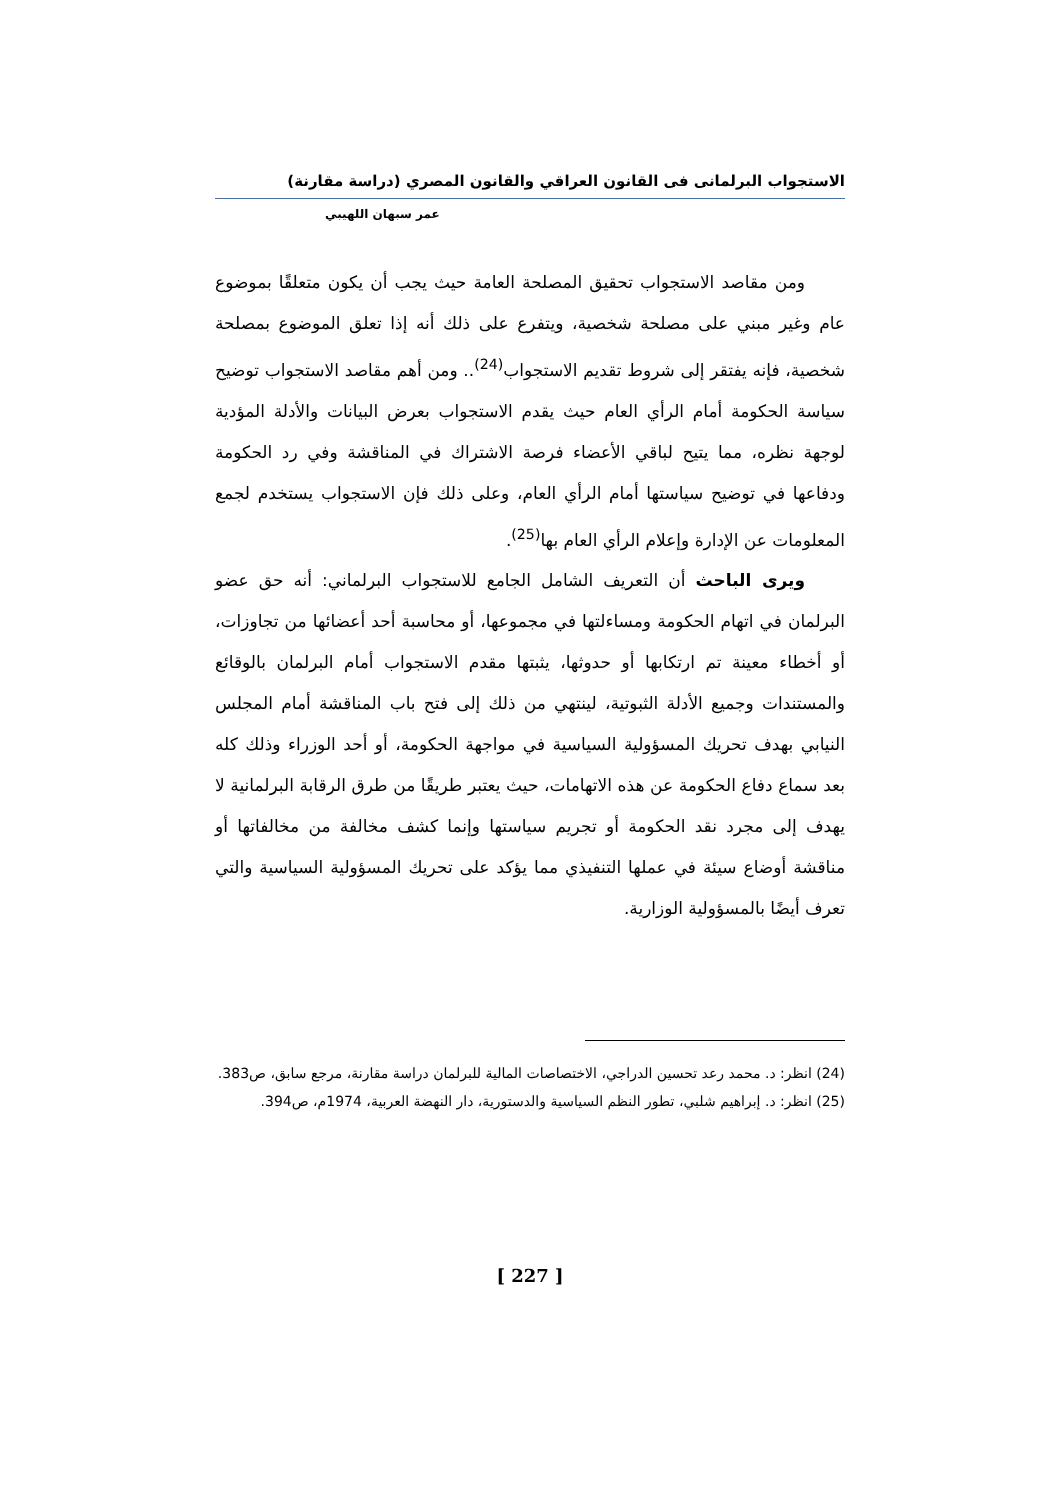الاستجواب البرلمانى فى القانون العراقي والقانون المصري (دراسة مقارنة)
عمر سبهان اللهيبي
ومن مقاصد الاستجواب تحقيق المصلحة العامة حيث يجب أن يكون متعلقًا بموضوع عام وغير مبني على مصلحة شخصية، ويتفرع على ذلك أنه إذا تعلق الموضوع بمصلحة شخصية، فإنه يفتقر إلى شروط تقديم الاستجواب<sup>(24)</sup>.. ومن أهم مقاصد الاستجواب توضيح سياسة الحكومة أمام الرأي العام حيث يقدم الاستجواب بعرض البيانات والأدلة المؤدية لوجهة نظره، مما يتيح لباقي الأعضاء فرصة الاشتراك في المناقشة وفي رد الحكومة ودفاعها في توضيح سياستها أمام الرأي العام، وعلى ذلك فإن الاستجواب يستخدم لجمع المعلومات عن الإدارة وإعلام الرأي العام بها<sup>(25)</sup>.
ويرى الباحث أن التعريف الشامل الجامع للاستجواب البرلماني: أنه حق عضو البرلمان في اتهام الحكومة ومساءلتها في مجموعها، أو محاسبة أحد أعضائها من تجاوزات، أو أخطاء معينة تم ارتكابها أو حدوثها، يثبتها مقدم الاستجواب أمام البرلمان بالوقائع والمستندات وجميع الأدلة الثبوتية، لينتهي من ذلك إلى فتح باب المناقشة أمام المجلس النيابي بهدف تحريك المسؤولية السياسية في مواجهة الحكومة، أو أحد الوزراء وذلك كله بعد سماع دفاع الحكومة عن هذه الاتهامات، حيث يعتبر طريقًا من طرق الرقابة البرلمانية لا يهدف إلى مجرد نقد الحكومة أو تجريم سياستها وإنما كشف مخالفة من مخالفاتها أو مناقشة أوضاع سيئة في عملها التنفيذي مما يؤكد على تحريك المسؤولية السياسية والتي تعرف أيضًا بالمسؤولية الوزارية.
(24) انظر: د. محمد رعد تحسين الدراجي، الاختصاصات المالية للبرلمان دراسة مقارنة، مرجع سابق، ص383.
(25) انظر: د. إبراهيم شلبي، تطور النظم السياسية والدستورية، دار النهضة العربية، 1974م، ص394.
[ 227 ]